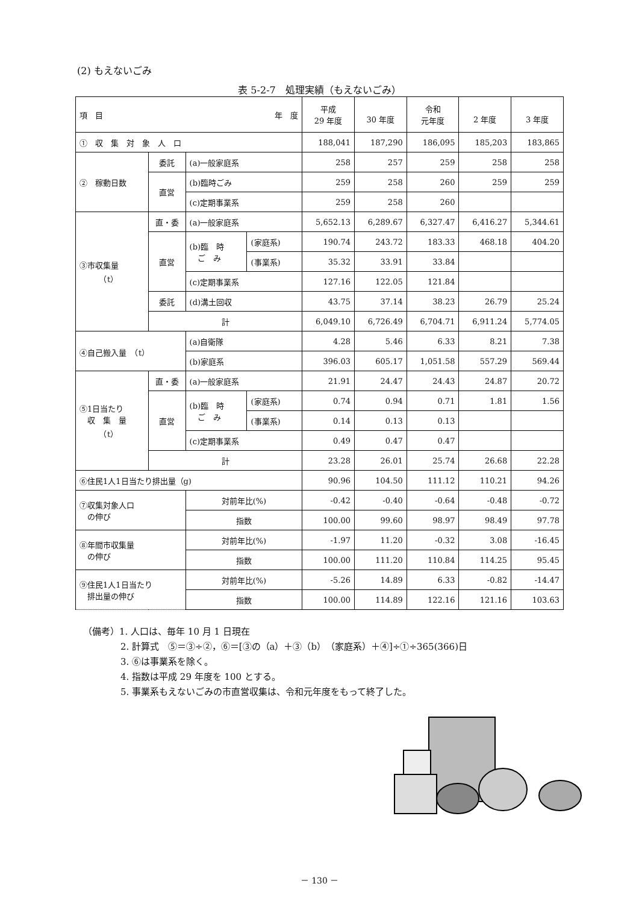(2) もえないごみ
表 5-2-7　処理実績（もえないごみ）
| 項 目 年 度 | | | | 平成 29 年度 | 30 年度 | 令和 元年度 | 2 年度 | 3 年度 |
| --- | --- | --- | --- | --- | --- | --- | --- | --- |
| ① 収 集 対 象 人 口 | | | | 188,041 | 187,290 | 186,095 | 185,203 | 183,865 |
| ② 稼動日数 | 委託 | (a)一般家庭系 | | 258 | 257 | 259 | 258 | 258 |
| | 直営 | (b)臨時ごみ | | 259 | 258 | 260 | 259 | 259 |
| | | (c)定期事業系 | | 259 | 258 | 260 | | |
| ③市収集量 （t） | 直・委 | (a)一般家庭系 | | 5,652.13 | 6,289.67 | 6,327.47 | 6,416.27 | 5,344.61 |
| | 直営 | (b)臨 時 ご み | (家庭系) | 190.74 | 243.72 | 183.33 | 468.18 | 404.20 |
| | | | (事業系) | 35.32 | 33.91 | 33.84 | | |
| | | (c)定期事業系 | | 127.16 | 122.05 | 121.84 | | |
| | 委託 | (d)溝土回収 | | 43.75 | 37.14 | 38.23 | 26.79 | 25.24 |
| | 計 | | | 6,049.10 | 6,726.49 | 6,704.71 | 6,911.24 | 5,774.05 |
| ④自己搬入量 （t） | | (a)自衛隊 | | 4.28 | 5.46 | 6.33 | 8.21 | 7.38 |
| | | (b)家庭系 | | 396.03 | 605.17 | 1,051.58 | 557.29 | 569.44 |
| ⑤1日当たり 収 集 量 （t） | 直・委 | (a)一般家庭系 | | 21.91 | 24.47 | 24.43 | 24.87 | 20.72 |
| | 直営 | (b)臨 時 ご み | (家庭系) | 0.74 | 0.94 | 0.71 | 1.81 | 1.56 |
| | | | (事業系) | 0.14 | 0.13 | 0.13 | | |
| | | (c)定期事業系 | | 0.49 | 0.47 | 0.47 | | |
| | 計 | | | 23.28 | 26.01 | 25.74 | 26.68 | 22.28 |
| ⑥住民1人1日当たり排出量（g) | | | | 90.96 | 104.50 | 111.12 | 110.21 | 94.26 |
| ⑦収集対象人口 の伸び | | 対前年比(%) | | -0.42 | -0.40 | -0.64 | -0.48 | -0.72 |
| | | 指数 | | 100.00 | 99.60 | 98.97 | 98.49 | 97.78 |
| ⑧年間市収集量 の伸び | | 対前年比(%) | | -1.97 | 11.20 | -0.32 | 3.08 | -16.45 |
| | | 指数 | | 100.00 | 111.20 | 110.84 | 114.25 | 95.45 |
| ⑨住民1人1日当たり 排出量の伸び | | 対前年比(%) | | -5.26 | 14.89 | 6.33 | -0.82 | -14.47 |
| | | 指数 | | 100.00 | 114.89 | 122.16 | 121.16 | 103.63 |
（備考）1. 人口は、毎年 10 月 1 日現在
2. 計算式　⑤＝③÷②，⑥＝[③の（a）＋③（b）（家庭系）＋④]÷①÷365(366)日
3. ⑥は事業系を除く。
4. 指数は平成 29 年度を 100 とする。
5. 事業系もえないごみの市直営収集は、令和元年度をもって終了した。
－ 130 －